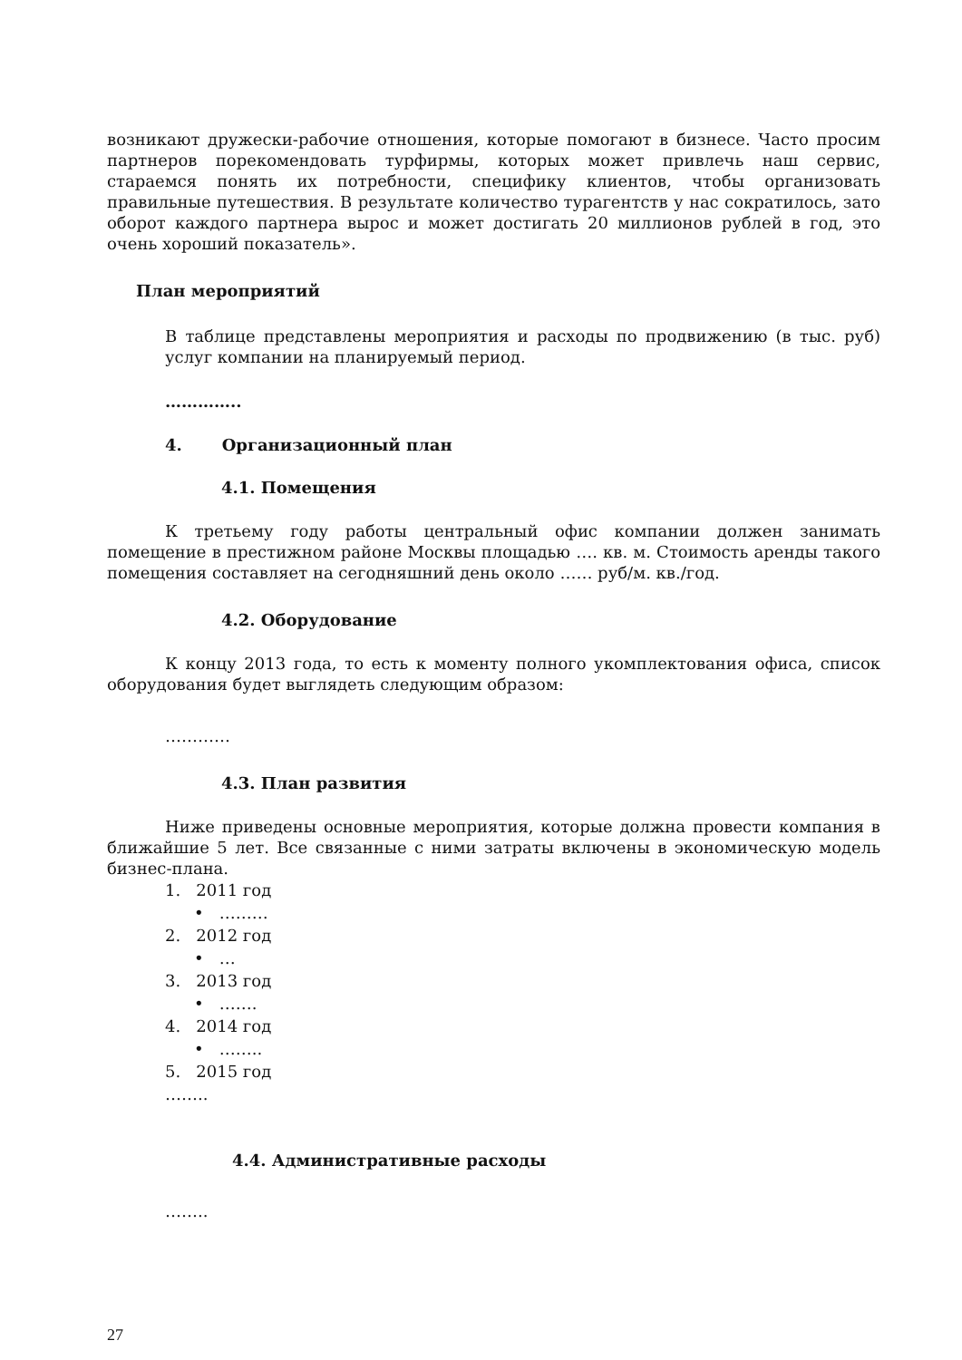возникают дружески-рабочие отношения, которые помогают в бизнесе. Часто просим партнеров порекомендовать турфирмы, которых может привлечь наш сервис, стараемся понять их потребности, специфику клиентов, чтобы организовать правильные путешествия. В результате количество турагентств у нас сократилось, зато оборот каждого партнера вырос и может достигать 20 миллионов рублей в год, это очень хороший показатель».
План мероприятий
В таблице представлены мероприятия и расходы по продвижению (в тыс. руб) услуг компании на планируемый период.
…………..
4. Организационный план
4.1. Помещения
К третьему году работы центральный офис компании должен занимать помещение в престижном районе Москвы площадью …. кв. м. Стоимость аренды такого помещения составляет на сегодняшний день около …… руб/м. кв./год.
4.2. Оборудование
К концу 2013 года, то есть к моменту полного укомплектования офиса, список оборудования будет выглядеть следующим образом:
…………
4.3. План развития
Ниже приведены основные мероприятия, которые должна провести компания в ближайшие 5 лет. Все связанные с ними затраты включены в экономическую модель бизнес-плана.
1. 2011 год
• ………
2. 2012 год
• …
3. 2013 год
• …….
4. 2014 год
• ……..
5. 2015 год
……..
4.4. Административные расходы
……..
27